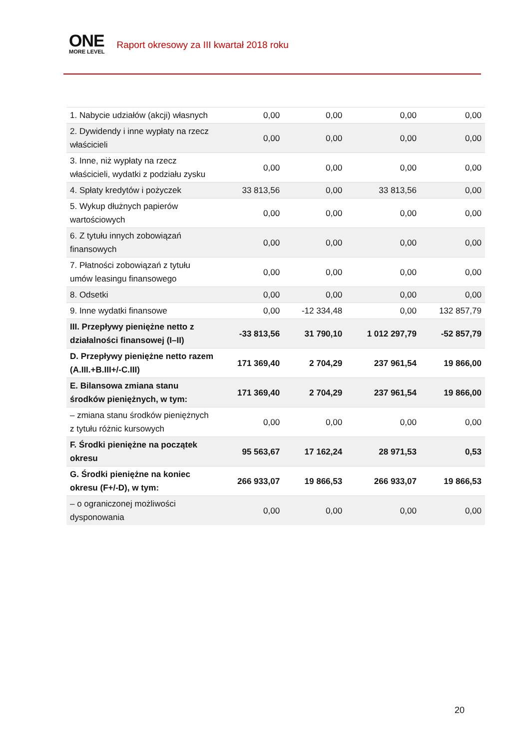ONE
MORE LEVEL
Raport okresowy za III kwartał 2018 roku
| 1. Nabycie udziałów (akcji) własnych | 0,00 | 0,00 | 0,00 | 0,00 |
| 2. Dywidendy i inne wypłaty na rzecz właścicieli | 0,00 | 0,00 | 0,00 | 0,00 |
| 3. Inne, niż wypłaty na rzecz właścicieli, wydatki z podziału zysku | 0,00 | 0,00 | 0,00 | 0,00 |
| 4. Spłaty kredytów i pożyczek | 33 813,56 | 0,00 | 33 813,56 | 0,00 |
| 5. Wykup dłużnych papierów wartościowych | 0,00 | 0,00 | 0,00 | 0,00 |
| 6. Z tytułu innych zobowiązań finansowych | 0,00 | 0,00 | 0,00 | 0,00 |
| 7. Płatności zobowiązań z tytułu umów leasingu finansowego | 0,00 | 0,00 | 0,00 | 0,00 |
| 8. Odsetki | 0,00 | 0,00 | 0,00 | 0,00 |
| 9. Inne wydatki finansowe | 0,00 | -12 334,48 | 0,00 | 132 857,79 |
| III. Przepływy pieniężne netto z działalności finansowej (I–II) | -33 813,56 | 31 790,10 | 1 012 297,79 | -52 857,79 |
| D. Przepływy pieniężne netto razem (A.III.+B.III+/-C.III) | 171 369,40 | 2 704,29 | 237 961,54 | 19 866,00 |
| E. Bilansowa zmiana stanu środków pieniężnych, w tym: | 171 369,40 | 2 704,29 | 237 961,54 | 19 866,00 |
| – zmiana stanu środków pieniężnych z tytułu różnic kursowych | 0,00 | 0,00 | 0,00 | 0,00 |
| F. Środki pieniężne na początek okresu | 95 563,67 | 17 162,24 | 28 971,53 | 0,53 |
| G. Środki pieniężne na koniec okresu (F+/-D), w tym: | 266 933,07 | 19 866,53 | 266 933,07 | 19 866,53 |
| – o ograniczonej możliwości dysponowania | 0,00 | 0,00 | 0,00 | 0,00 |
20